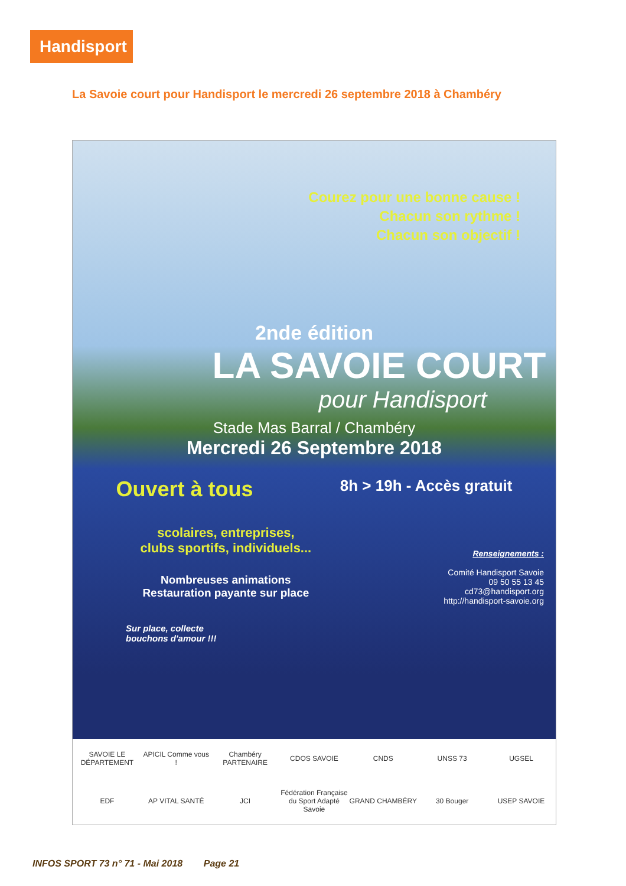Handisport
La Savoie court pour Handisport le mercredi 26 septembre 2018 à Chambéry
Courez pour une bonne cause !
Chacun son rythme !
Chacun son objectif !
2nde édition
LA SAVOIE COURT
pour Handisport
Stade Mas Barral / Chambéry
Mercredi 26 Septembre 2018
Ouvert à tous 8h > 19h - Accès gratuit
scolaires, entreprises,
clubs sportifs, individuels...
Nombreuses animations
Restauration payante sur place
Sur place, collecte
bouchons d'amour !!!
Renseignements :
Comité Handisport Savoie
09 50 55 13 45
cd73@handisport.org
http://handisport-savoie.org
SAVOIE LE DÉPARTEMENT APICIL Comme vous ! Chambéry PARTENAIRE CDOS SAVOIE CNDS UNSS 73 UGSEL EDF AP VITAL SANTÉ JCI Fédération Française du Sport Adapté Savoie GRAND CHAMBÉRY 30 Bouger USEP SAVOIE
INFOS SPORT 73 n° 71 - Mai 2018 Page 21